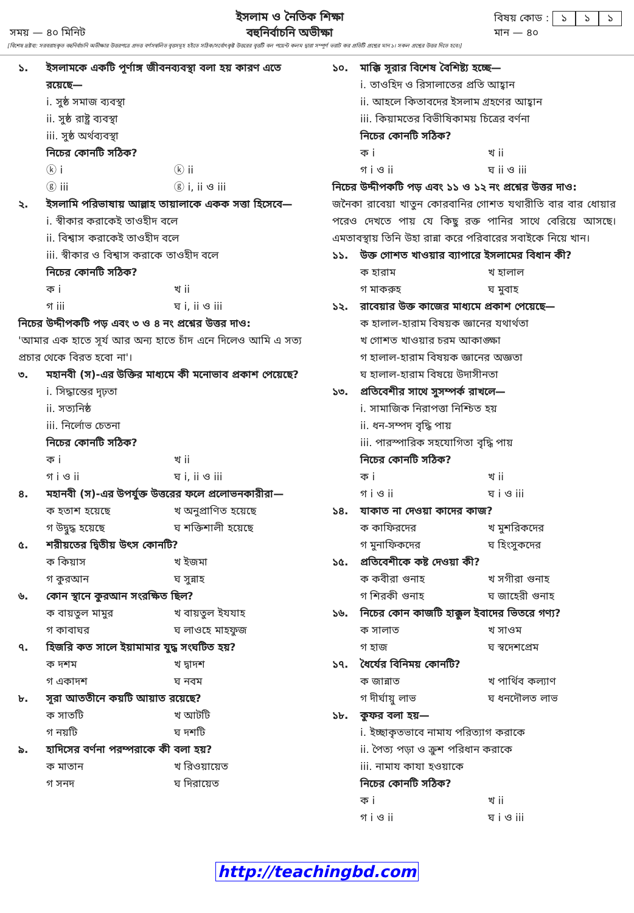সময় — ৪০ মিনিট
ইসলাম ও নৈতিক শিক্ষা
বহুনির্বাচনি অভীক্ষা
বিষয় কোড : ১ ১ ১
মান — ৪০
[বিশেষ দ্রষ্টব্য: সরবরাহকৃত বহুনির্বাচনি অভীক্ষার উত্তরপত্রে প্রদত্ত বর্ণসম্বলিত বৃত্তসমূহ হইতে সঠিক/সর্বোৎকৃষ্ট উত্তরের বৃত্তটি বল পয়েন্ট কলম দ্বারা সম্পূর্ণ ভরাট কর প্রতিটি প্রশ্নের মান ১। সকল প্রশ্নের উত্তর দিতে হবে।]
১. ইসলামকে একটি পূর্ণাঙ্গ জীবনব্যবস্থা বলা হয় কারণ এতে রয়েছে—
i. সুষ্ঠ সমাজ ব্যবস্থা
ii. সুষ্ঠ রাষ্ট্র ব্যবস্থা
iii. সুষ্ঠ অর্থব্যবস্থা
নিচের কোনটি সঠিক?
ⓚ i ⓚ ii ⓖ iii ⓖ i, ii ও iii
২. ইসলামি পরিভাষায় আল্লাহ তায়ালাকে একক সত্তা হিসেবে—
i. স্বীকার করাকেই তাওহীদ বলে
ii. বিশ্বাস করাকেই তাওহীদ বলে
iii. স্বীকার ও বিশ্বাস করাকে তাওহীদ বলে
নিচের কোনটি সঠিক?
ক i খ ii গ iii ঘ i, ii ও iii
নিচের উদ্দীপকটি পড় এবং ৩ ও ৪ নং প্রশ্নের উত্তর দাও:
'আমার এক হাতে সূর্য আর অন্য হাতে চাঁদ এনে দিলেও আমি এ সত্য প্রচার থেকে বিরত হবো না'।
৩. মহানবী (স)-এর উক্তির মাধ্যমে কী মনোভাব প্রকাশ পেয়েছে?
i. সিদ্ধান্তের দৃঢ়তা
ii. সত্যনিষ্ঠ
iii. নির্লোভ চেতনা
নিচের কোনটি সঠিক?
ক i খ ii গ i ও ii ঘ i, ii ও iii
৪. মহানবী (স)-এর উপর্যুক্ত উত্তরের ফলে প্রলোভনকারীরা—
ক হতাশ হয়েছে খ অনুপ্রাণিত হয়েছে গ উদ্বুদ্ধ হয়েছে ঘ শক্তিশালী হয়েছে
৫. শরীয়তের দ্বিতীয় উৎস কোনটি?
ক কিয়াস খ ইজমা গ কুরআন ঘ সুন্নাহ
৬. কোন স্থানে কুরআন সংরক্ষিত ছিল?
ক বায়তুল মামুর খ বায়তুল ইযযাহ গ কাবাঘর ঘ লাওহে মাহফুজ
৭. হিজরি কত সালে ইয়ামামার যুদ্ধ সংঘটিত হয়?
ক দশম খ দ্বাদশ গ একাদশ ঘ নবম
৮. সূরা আততীনে কয়টি আয়াত রয়েছে?
ক সাতটি খ আটটি গ নয়টি ঘ দশটি
৯. হাদিসের বর্ণনা পরম্পরাকে কী বলা হয়?
ক মাতান খ রিওয়ায়েত গ সনদ ঘ দিরায়েত
১০. মাক্কি সূরার বিশেষ বৈশিষ্ট্য হচ্ছে—
i. তাওহিদ ও রিসালাতের প্রতি আহ্বান
ii. আহলে কিতাবদের ইসলাম গ্রহণের আহ্বান
iii. কিয়ামতের বিভীষিকাময় চিত্রের বর্ণনা
নিচের কোনটি সঠিক?
ক i খ ii গ i ও ii ঘ ii ও iii
নিচের উদ্দীপকটি পড় এবং ১১ ও ১২ নং প্রশ্নের উত্তর দাও:
জনৈকা রাবেয়া খাতুন কোরবানির গোশত যথারীতি বার বার ধোয়ার পরেও দেখতে পায় যে কিছু রক্ত পানির সাথে বেরিয়ে আসছে। এমতাবস্থায় তিনি উহা রান্না করে পরিবারের সবাইকে নিয়ে খান।
১১. উক্ত গোশত খাওয়ার ব্যাপারে ইসলামের বিধান কী?
ক হারাম খ হালাল গ মাকরুহ ঘ মুবাহ
১২. রাবেয়ার উক্ত কাজের মাধ্যমে প্রকাশ পেয়েছে—
ক হালাল-হারাম বিষয়ক জ্ঞানের যথার্থতা
খ গোশত খাওয়ার চরম আকাঙ্ক্ষা
গ হালাল-হারাম বিষয়ক জ্ঞানের অজ্ঞতা
ঘ হালাল-হারাম বিষয়ে উদাসীনতা
১৩. প্রতিবেশীর সাথে সুসম্পর্ক রাখলে—
i. সামাজিক নিরাপত্তা নিশ্চিত হয়
ii. ধন-সম্পদ বৃদ্ধি পায়
iii. পারস্পারিক সহযোগিতা বৃদ্ধি পায়
নিচের কোনটি সঠিক?
ক i খ ii গ i ও ii ঘ i ও iii
১৪. যাকাত না দেওয়া কাদের কাজ?
ক কাফিরদের খ মুশরিকদের গ মুনাফিকদের ঘ হিংসুকদের
১৫. প্রতিবেশীকে কষ্ট দেওয়া কী?
ক কবীরা গুনাহ খ সগীরা গুনাহ গ শিরকী গুনাহ ঘ জাহেরী গুনাহ
১৬. নিচের কোন কাজটি হাক্কুল ইবাদের ভিতরে গণ্য?
ক সালাত খ সাওম গ হাজ ঘ স্বদেশপ্রেম
১৭. ধৈর্যের বিনিময় কোনটি?
ক জান্নাত খ পার্থিব কল্যাণ গ দীর্ঘায়ু লাভ ঘ ধনদৌলত লাভ
১৮. কুফর বলা হয়—
i. ইচ্ছাকৃতভাবে নামায পরিত্যাগ করাকে
ii. পৈত্য পড়া ও ক্রুশ পরিধান করাকে
iii. নামায কাযা হওয়াকে
নিচের কোনটি সঠিক?
ক i খ ii গ i ও ii ঘ i ও iii
http://teachingbd.com